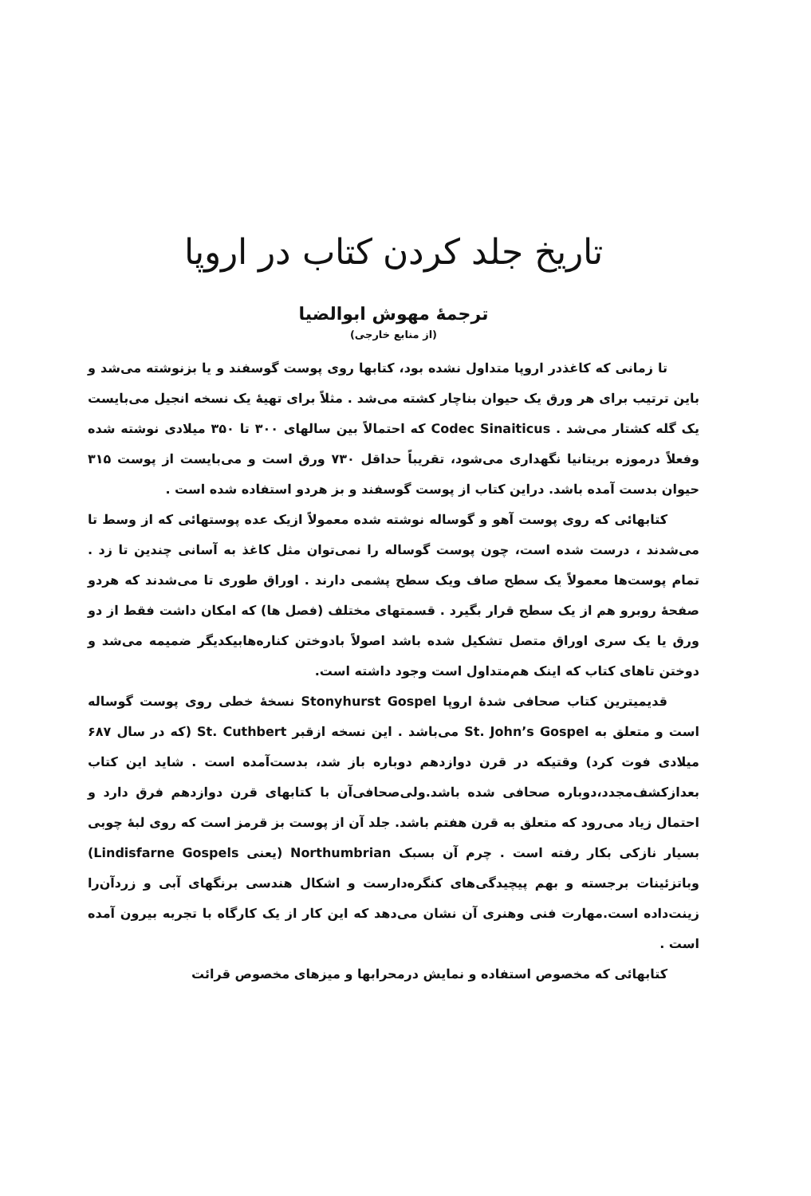تاریخ جلد کردن کتاب در اروپا
ترجمهٔ مهوش ابوالضیا
(از منابع خارجی)
تا زمانی که کاغذدر اروپا متداول نشده بود، کتابها روی پوست گوسفند و یا بزنوشته می‌شد و باین ترتیب برای هر ورق یک حیوان بناچار کشته می‌شد . مثلاً برای تهیهٔ یک نسخه انجیل می‌بایست یک گله کشتار می‌شد . Codec Sinaiticus که احتمالاً بین سالهای ۳۰۰ تا ۳۵۰ میلادی نوشته شده وفعلاً درموزه بریتانیا نگهداری می‌شود، تقریباً حداقل ۷۳۰ ورق است و می‌بایست از پوست ۳۱۵ حیوان بدست آمده باشد. دراین کتاب از پوست گوسفند و بز هردو استفاده شده است .
کتابهائی که روی پوست آهو و گوساله نوشته شده معمولاً ازیک عده پوستهائی که از وسط تا می‌شدند ، درست شده است، چون پوست گوساله را نمی‌توان مثل کاغذ به آسانی چندین تا زد . تمام پوست‌ها معمولاً یک سطح صاف ویک سطح پشمی دارند . اوراق طوری تا می‌شدند که هردو صفحهٔ روبرو هم از یک سطح قرار بگیرد . قسمتهای مختلف (فصل ها) که امکان داشت فقط از دو ورق یا یک سری اوراق متصل تشکیل شده باشد اصولاً بادوختن کناره‌هابیکدیگر ضمیمه می‌شد و دوختن تاهای کتاب که اینک هم‌متداول است وجود داشته است.
قدیمیترین کتاب صحافی شدهٔ اروپا Stonyhurst Gospel نسخهٔ خطی روی پوست گوساله است و متعلق به St. John’s Gospel می‌باشد . این نسخه ازقبر St. Cuthbert (که در سال ۶۸۷ میلادی فوت کرد) وقتیکه در قرن دوازدهم دوباره باز شد، بدست‌آمده است . شاید این کتاب بعدازکشف‌مجدد،دوباره صحافی شده باشد.ولی‌صحافی‌آن با کتابهای قرن دوازدهم فرق دارد و احتمال زیاد می‌رود که متعلق به قرن هفتم باشد. جلد آن از پوست بز قرمز است که روی لبهٔ چوبی بسیار نازکی بکار رفته است . چرم آن بسبک Northumbrian (یعنی Lindisfarne Gospels) وباتزئینات برجسته و بهم پیچیدگی‌های کنگره‌دارست و اشکال هندسی برنگهای آبی و زردآن‌را زینت‌داده است.مهارت فنی وهنری آن نشان می‌دهد که این کار از یک کارگاه با تجربه بیرون آمده است .
کتابهائی که مخصوص استفاده و نمایش درمحرابها و میزهای مخصوص قرائت